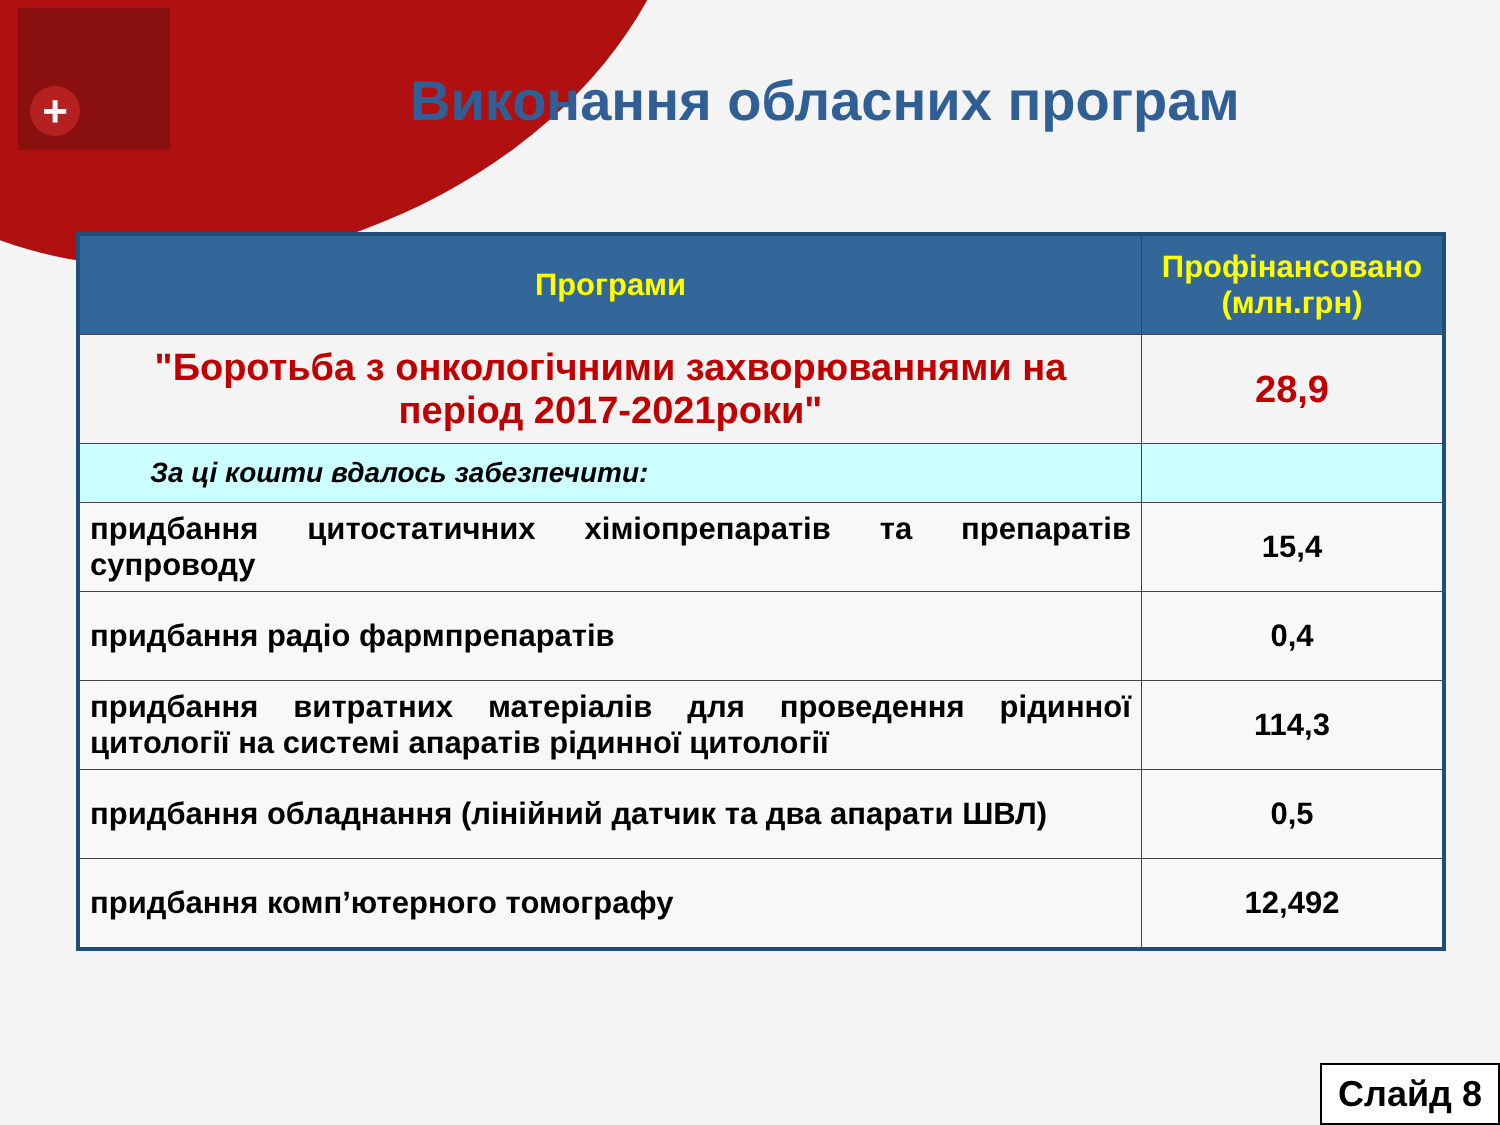+
Виконання обласних програм
| Програми | Профінансовано (млн.грн) |
| --- | --- |
| "Боротьба з онкологічними захворюваннями на період 2017-2021роки" | 28,9 |
| За ці кошти вдалось забезпечити: | |
| придбання цитостатичних хіміопрепаратів та препаратів супроводу | 15,4 |
| придбання радіо фармпрепаратів | 0,4 |
| придбання витратних матеріалів для проведення рідинної цитології на системі апаратів рідинної цитології | 114,3 |
| придбання обладнання (лінійний датчик та два апарати ШВЛ) | 0,5 |
| придбання комп’ютерного томографу | 12,492 |
Слайд 8